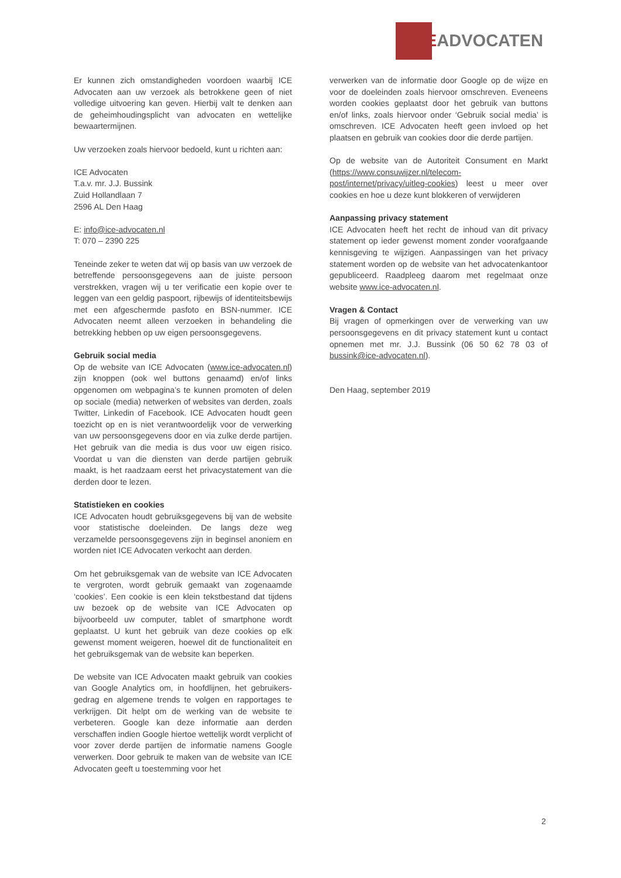ICE ADVOCATEN
Er kunnen zich omstandigheden voordoen waarbij ICE Advocaten aan uw verzoek als betrokkene geen of niet volledige uitvoering kan geven. Hierbij valt te denken aan de geheimhoudingsplicht van advocaten en wettelijke bewaartermijnen.
Uw verzoeken zoals hiervoor bedoeld, kunt u richten aan:
ICE Advocaten
T.a.v. mr. J.J. Bussink
Zuid Hollandlaan 7
2596 AL Den Haag
E: info@ice-advocaten.nl
T: 070 – 2390 225
Teneinde zeker te weten dat wij op basis van uw verzoek de betreffende persoonsgegevens aan de juiste persoon verstrekken, vragen wij u ter verificatie een kopie over te leggen van een geldig paspoort, rijbewijs of identiteitsbewijs met een afgeschermde pasfoto en BSN-nummer. ICE Advocaten neemt alleen verzoeken in behandeling die betrekking hebben op uw eigen persoonsgegevens.
Gebruik social media
Op de website van ICE Advocaten (www.ice-advocaten.nl) zijn knoppen (ook wel buttons genaamd) en/of links opgenomen om webpagina’s te kunnen promoten of delen op sociale (media) netwerken of websites van derden, zoals Twitter, Linkedin of Facebook. ICE Advocaten houdt geen toezicht op en is niet verantwoordelijk voor de verwerking van uw persoonsgegevens door en via zulke derde partijen. Het gebruik van die media is dus voor uw eigen risico. Voordat u van die diensten van derde partijen gebruik maakt, is het raadzaam eerst het privacystatement van die derden door te lezen.
Statistieken en cookies
ICE Advocaten houdt gebruiksgegevens bij van de website voor statistische doeleinden. De langs deze weg verzamelde persoonsgegevens zijn in beginsel anoniem en worden niet ICE Advocaten verkocht aan derden.
Om het gebruiksgemak van de website van ICE Advocaten te vergroten, wordt gebruik gemaakt van zogenaamde ‘cookies’. Een cookie is een klein tekstbestand dat tijdens uw bezoek op de website van ICE Advocaten op bijvoorbeeld uw computer, tablet of smartphone wordt geplaatst. U kunt het gebruik van deze cookies op elk gewenst moment weigeren, hoewel dit de functionaliteit en het gebruiksgemak van de website kan beperken.
De website van ICE Advocaten maakt gebruik van cookies van Google Analytics om, in hoofdlijnen, het gebruikers-gedrag en algemene trends te volgen en rapportages te verkrijgen. Dit helpt om de werking van de website te verbeteren. Google kan deze informatie aan derden verschaffen indien Google hiertoe wettelijk wordt verplicht of voor zover derde partijen de informatie namens Google verwerken. Door gebruik te maken van de website van ICE Advocaten geeft u toestemming voor het
verwerken van de informatie door Google op de wijze en voor de doeleinden zoals hiervoor omschreven. Eveneens worden cookies geplaatst door het gebruik van buttons en/of links, zoals hiervoor onder ‘Gebruik social media’ is omschreven. ICE Advocaten heeft geen invloed op het plaatsen en gebruik van cookies door die derde partijen.
Op de website van de Autoriteit Consument en Markt (https://www.consuwijzer.nl/telecom-post/internet/privacy/uitleg-cookies) leest u meer over cookies en hoe u deze kunt blokkeren of verwijderen
Aanpassing privacy statement
ICE Advocaten heeft het recht de inhoud van dit privacy statement op ieder gewenst moment zonder voorafgaande kennisgeving te wijzigen. Aanpassingen van het privacy statement worden op de website van het advocatenkantoor gepubliceerd. Raadpleeg daarom met regelmaat onze website www.ice-advocaten.nl.
Vragen & Contact
Bij vragen of opmerkingen over de verwerking van uw persoonsgegevens en dit privacy statement kunt u contact opnemen met mr. J.J. Bussink (06 50 62 78 03 of bussink@ice-advocaten.nl).
Den Haag, september 2019
2